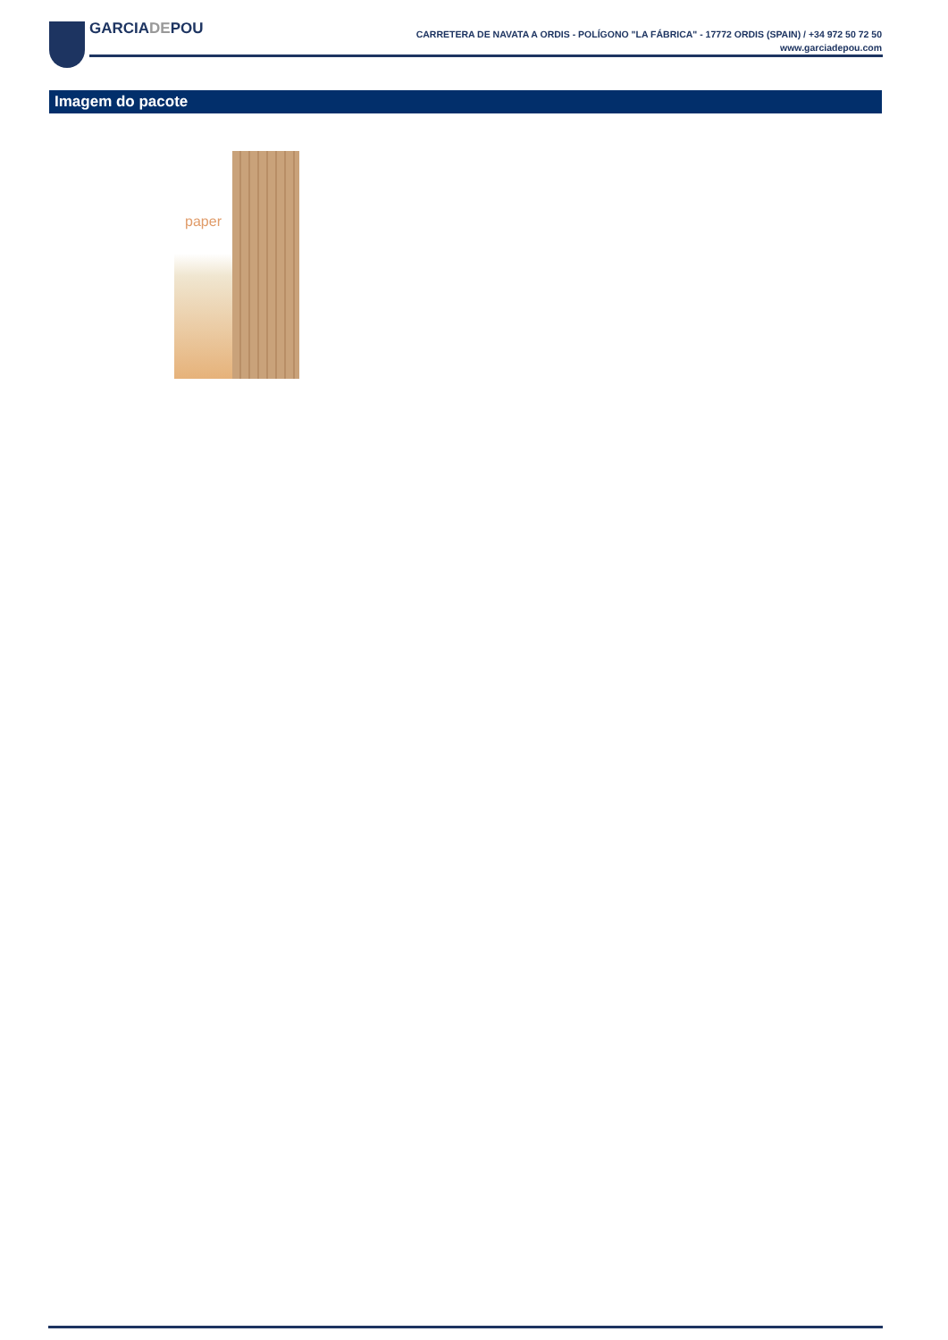GARCIADEPOU
CARRETERA DE NAVATA A ORDIS - POLÍGONO "LA FÁBRICA" - 17772 ORDIS (SPAIN) / +34 972 50 72 50
www.garciadepou.com
Imagem do pacote
paper